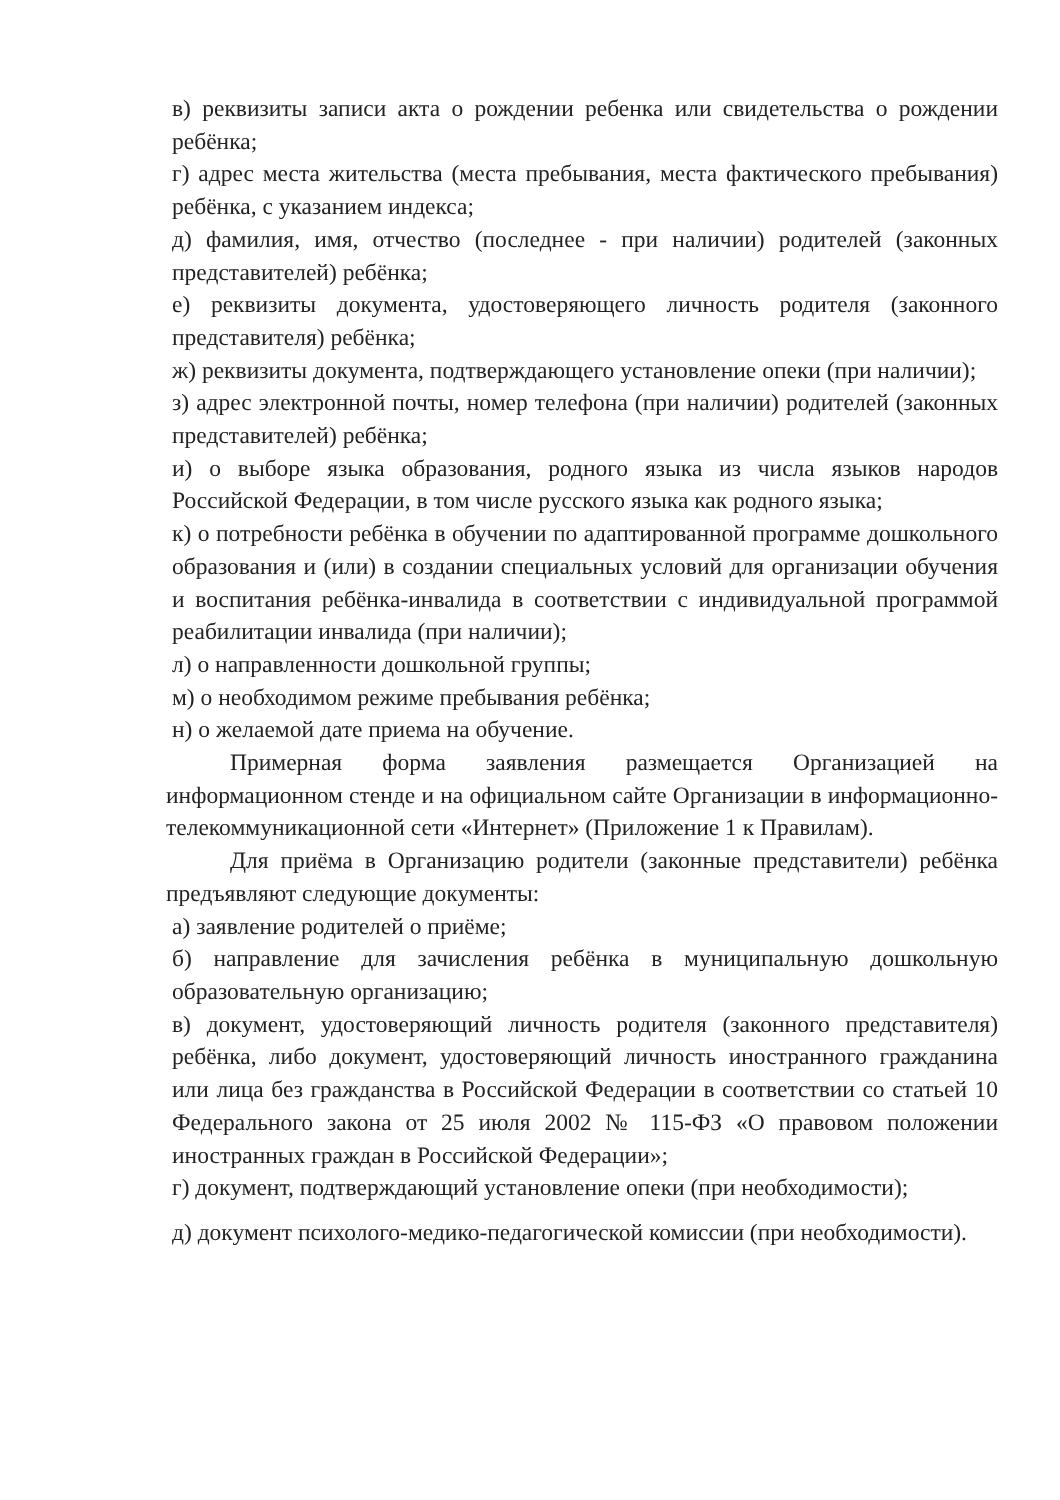в) реквизиты записи акта о рождении ребенка или свидетельства о рождении ребёнка;
г) адрес места жительства (места пребывания, места фактического пребывания) ребёнка, с указанием индекса;
д) фамилия, имя, отчество (последнее - при наличии) родителей (законных представителей) ребёнка;
е) реквизиты документа, удостоверяющего личность родителя (законного представителя) ребёнка;
ж) реквизиты документа, подтверждающего установление опеки (при наличии);
з) адрес электронной почты, номер телефона (при наличии) родителей (законных представителей) ребёнка;
и) о выборе языка образования, родного языка из числа языков народов Российской Федерации, в том числе русского языка как родного языка;
к) о потребности ребёнка в обучении по адаптированной программе дошкольного образования и (или) в создании специальных условий для организации обучения и воспитания ребёнка-инвалида в соответствии с индивидуальной программой реабилитации инвалида (при наличии);
л) о направленности дошкольной группы;
м) о необходимом режиме пребывания ребёнка;
н) о желаемой дате приема на обучение.
Примерная форма заявления размещается Организацией на информационном стенде и на официальном сайте Организации в информационно-телекоммуникационной сети «Интернет» (Приложение 1 к Правилам).
Для приёма в Организацию родители (законные представители) ребёнка предъявляют следующие документы:
а) заявление родителей о приёме;
б) направление для зачисления ребёнка в муниципальную дошкольную образовательную организацию;
в) документ, удостоверяющий личность родителя (законного представителя) ребёнка, либо документ, удостоверяющий личность иностранного гражданина или лица без гражданства в Российской Федерации в соответствии со статьей 10 Федерального закона от 25 июля 2002 № 115-ФЗ «О правовом положении иностранных граждан в Российской Федерации»;
г) документ, подтверждающий установление опеки (при необходимости);
д) документ психолого-медико-педагогической комиссии (при необходимости).